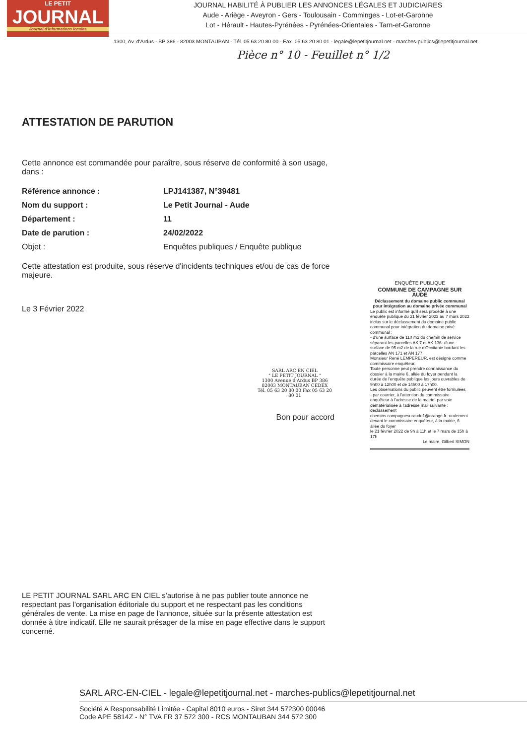LE PETIT
JOURNAL
Journal d'informations locales
JOURNAL HABILITÉ À PUBLIER LES ANNONCES LÉGALES ET JUDICIAIRES
Aude - Ariège - Aveyron - Gers - Toulousain - Comminges - Lot-et-Garonne
Lot - Hérault - Hautes-Pyrénées - Pyrénées-Orientales - Tarn-et-Garonne
1300, Av. d'Ardus - BP 386 - 82003 MONTAUBAN - Tél. 05 63 20 80 00 - Fax. 05 63 20 80 01 - legale@lepetitjournal.net - marches-publics@lepetitjournal.net
Pièce n° 10 - Feuillet n° 1/2
ATTESTATION DE PARUTION
Cette annonce est commandée pour paraître, sous réserve de conformité à son usage, dans :
Référence annonce : LPJ141387, N°39481
Nom du support : Le Petit Journal - Aude
Département : 11
Date de parution : 24/02/2022
Objet : Enquêtes publiques / Enquête publique
Cette attestation est produite, sous réserve d'incidents techniques et/ou de cas de force majeure.
Le 3 Février 2022
SARL ARC EN CIEL
" LE PETIT JOURNAL "
1300 Avenue d'Ardus BP 386
82003 MONTAUBAN CEDEX
Tél. 05 63 20 80 00 Fax 05 63 20 80 01
Bon pour accord
ENQUÊTE PUBLIQUE
COMMUNE DE CAMPAGNE SUR AUDE
Déclassement du domaine public communal pour intégration au domaine privée communal
Le public est informé qu'il sera procédé à une enquête publique du 21 février 2022 au 7 mars 2022 inclus sur le déclassement du domaine public communal pour intégration du domaine privé communal :
- d'une surface de 110 m2 du chemin de service séparant les parcelles AK 7 et AK 136- d'une surface de 95 m2 de la rue d'Occitanie bordant les parcelles AN 171 et AN 177
Monsieur René LEMPEREUR, est désigné comme commissaire enquêteur.
Toute personne peut prendre connaissance du dossier à la mairie 6, allée du foyer pendant la durée de l'enquête publique les jours ouvrables de 9h00 à 12h00 et de 14h00 à 17h00.
Les observations du public peuvent être formulées
- par courrier, à l'attention du commissaire enquêteur à l'adresse de la mairie- par voie dématérialisée à l'adresse mail suivante : declassement chemins.campagnesuraude1@orange.fr- oralement devant le commissaire enquêteur, à la mairie, 6 allée du foyer
le 21 février 2022 de 9h à 11h et le 7 mars de 15h à 17h
Le maire, Gilbert SIMON
LE PETIT JOURNAL SARL ARC EN CIEL s'autorise à ne pas publier toute annonce ne respectant pas l'organisation éditoriale du support et ne respectant pas les conditions générales de vente. La mise en page de l'annonce, située sur la présente attestation est donnée à titre indicatif. Elle ne saurait présager de la mise en page effective dans le support concerné.
SARL ARC-EN-CIEL - legale@lepetitjournal.net - marches-publics@lepetitjournal.net
Société A Responsabilité Limitée - Capital 8010 euros - Siret 344 572300 00046
Code APE 5814Z - N° TVA FR 37 572 300 - RCS MONTAUBAN 344 572 300